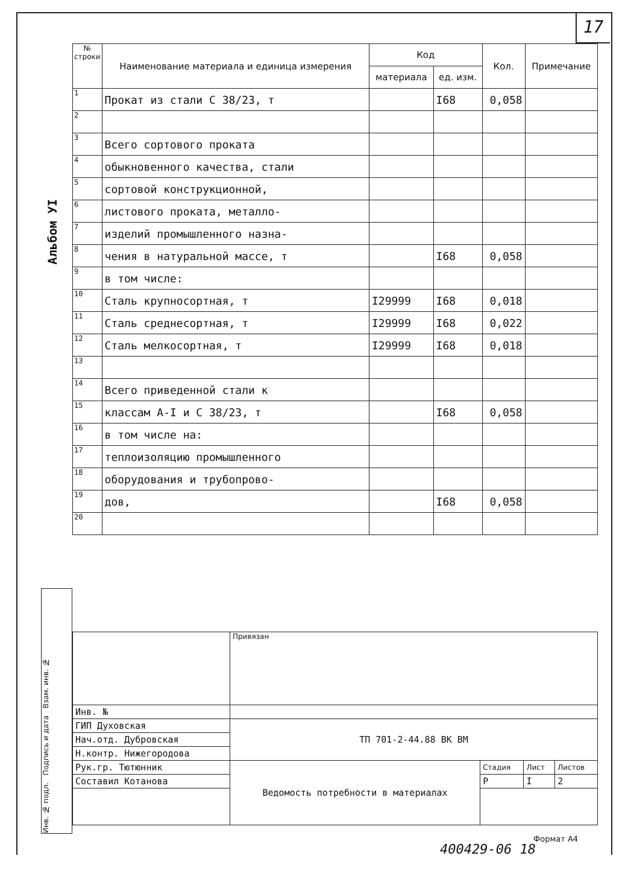17
Альбом УI
| № строки | Наименование материала и единица измерения | Код | | Кол. | Примечание |
| --- | --- | --- | --- | --- | --- |
| | | материала | ед. изм. | | |
| 1 | Прокат из стали С 38/23, т | | I68 | 0,058 | |
| 2 | | | | | |
| 3 | Всего сортового проката | | | | |
| 4 | обыкновенного качества, стали | | | | |
| 5 | сортовой конструкционной, | | | | |
| 6 | листового проката, металло- | | | | |
| 7 | изделий промышленного назна- | | | | |
| 8 | чения в натуральной массе, т | | I68 | 0,058 | |
| 9 | в том числе: | | | | |
| 10 | Сталь крупносортная, т | I29999 | I68 | 0,018 | |
| 11 | Сталь среднесортная, т | I29999 | I68 | 0,022 | |
| 12 | Сталь мелкосортная, т | I29999 | I68 | 0,018 | |
| 13 | | | | | |
| 14 | Всего приведенной стали к | | | | |
| 15 | классам А-I и С 38/23, т | | I68 | 0,058 | |
| 16 | в том числе на: | | | | |
| 17 | теплоизоляцию промышленного | | | | |
| 18 | оборудования и трубопрово- | | | | |
| 19 | дов, | | I68 | 0,058 | |
| 20 | | | | | |
Инв. № подл. Подпись и дата Взам. инв. №
| | Привязан | | | |
| Инв. № | | | | |
| ГИП Духовская | ТП 701-2-44.88 ВК ВМ | | | |
| Нач.отд. Дубровская | | | | |
| Н.контр. Нижегородова | | | | |
| Рук.гр. Тютюнник | Ведомость потребности в материалах | Стадия | Лист | Листов |
| Составил Котанова | | Р | I | 2 |
Формат А4
400429-06 18